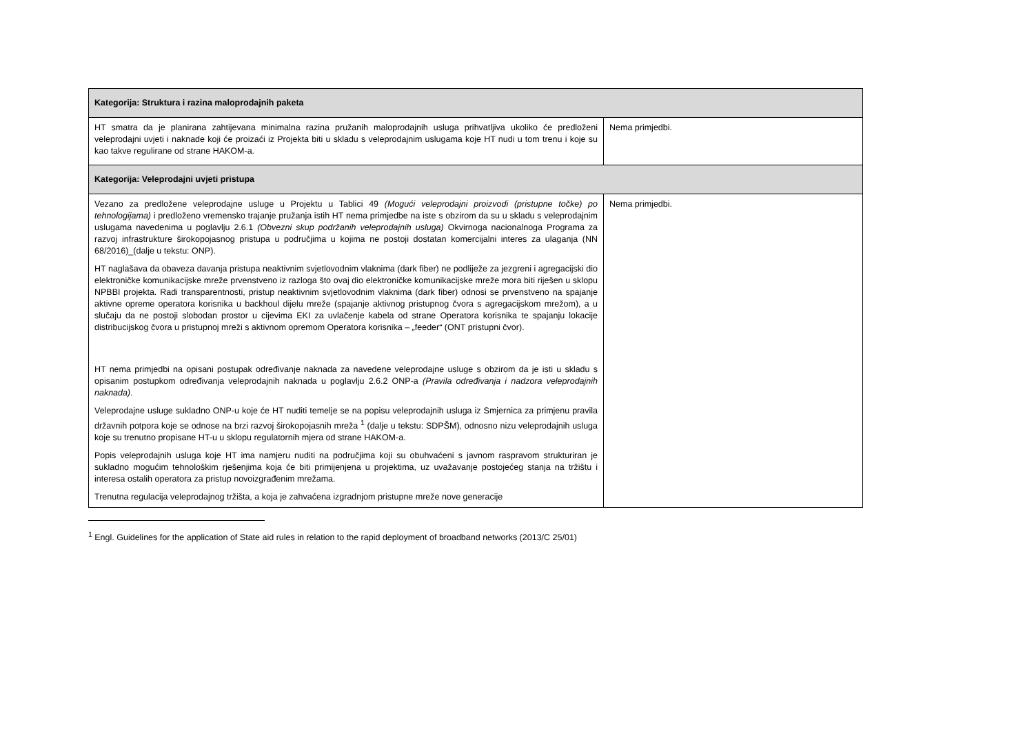| Kategorija: Struktura i razina maloprodajnih paketa | |
| HT smatra da je planirana zahtijevana minimalna razina pružanih maloprodajnih usluga prihvatljiva ukoliko će predloženi veleprodajni uvjeti i naknade koji će proizaći iz Projekta biti u skladu s veleprodajnim uslugama koje HT nudi u tom trenu i koje su kao takve regulirane od strane HAKOM-a. | Nema primjedbi. |
| Kategorija: Veleprodajni uvjeti pristupa | |
| Vezano za predložene veleprodajne usluge u Projektu u Tablici 49 (Mogući veleprodajni proizvodi (pristupne točke) po tehnologijama) i predloženo vremensko trajanje pružanja istih HT nema primjedbe na iste s obzirom da su u skladu s veleprodajnim uslugama navedenima u poglavlju 2.6.1 (Obvezni skup podržanih veleprodajnih usluga) Okvirnoga nacionalnoga Programa za razvoj infrastrukture širokopojasnog pristupa u područjima u kojima ne postoji dostatan komercijalni interes za ulaganja (NN 68/2016)_(dalje u tekstu: ONP). HT naglašava da obaveza davanja pristupa neaktivnim svjetlovodnim vlaknima (dark fiber) ne podliježe za jezgreni i agregacijski dio elektroničke komunikacijske mreže prvenstveno iz razloga što ovaj dio elektroničke komunikacijske mreže mora biti riješen u sklopu NPBBI projekta. Radi transparentnosti, pristup neaktivnim svjetlovodnim vlaknima (dark fiber) odnosi se prvenstveno na spajanje aktivne opreme operatora korisnika u backhoul dijelu mreže (spajanje aktivnog pristupnog čvora s agregacijskom mrežom), a u slučaju da ne postoji slobodan prostor u cijevima EKI za uvlačenje kabela od strane Operatora korisnika te spajanju lokacije distribucijskog čvora u pristupnoj mreži s aktivnom opremom Operatora korisnika – „feeder“ (ONT pristupni čvor). HT nema primjedbi na opisani postupak određivanje naknada za navedene veleprodajne usluge s obzirom da je isti u skladu s opisanim postupkom određivanja veleprodajnih naknada u poglavlju 2.6.2 ONP-a (Pravila određivanja i nadzora veleprodajnih naknada) . Veleprodajne usluge sukladno ONP-u koje će HT nuditi temelje se na popisu veleprodajnih usluga iz Smjernica za primjenu pravila državnih potpora koje se odnose na brzi razvoj širokopojasnih mreža <sup>1</sup> (dalje u tekstu: SDPŠM), odnosno nizu veleprodajnih usluga koje su trenutno propisane HT-u u sklopu regulatornih mjera od strane HAKOM-a. Popis veleprodajnih usluga koje HT ima namjeru nuditi na područjima koji su obuhvaćeni s javnom raspravom strukturiran je sukladno mogućim tehnološkim rješenjima koja će biti primijenjena u projektima, uz uvažavanje postojećeg stanja na tržištu i interesa ostalih operatora za pristup novoizgrađenim mrežama. Trenutna regulacija veleprodajnog tržišta, a koja je zahvaćena izgradnjom pristupne mreže nove generacije | Nema primjedbi. |
<sup>1</sup> Engl. Guidelines for the application of State aid rules in relation to the rapid deployment of broadband networks (2013/C 25/01)